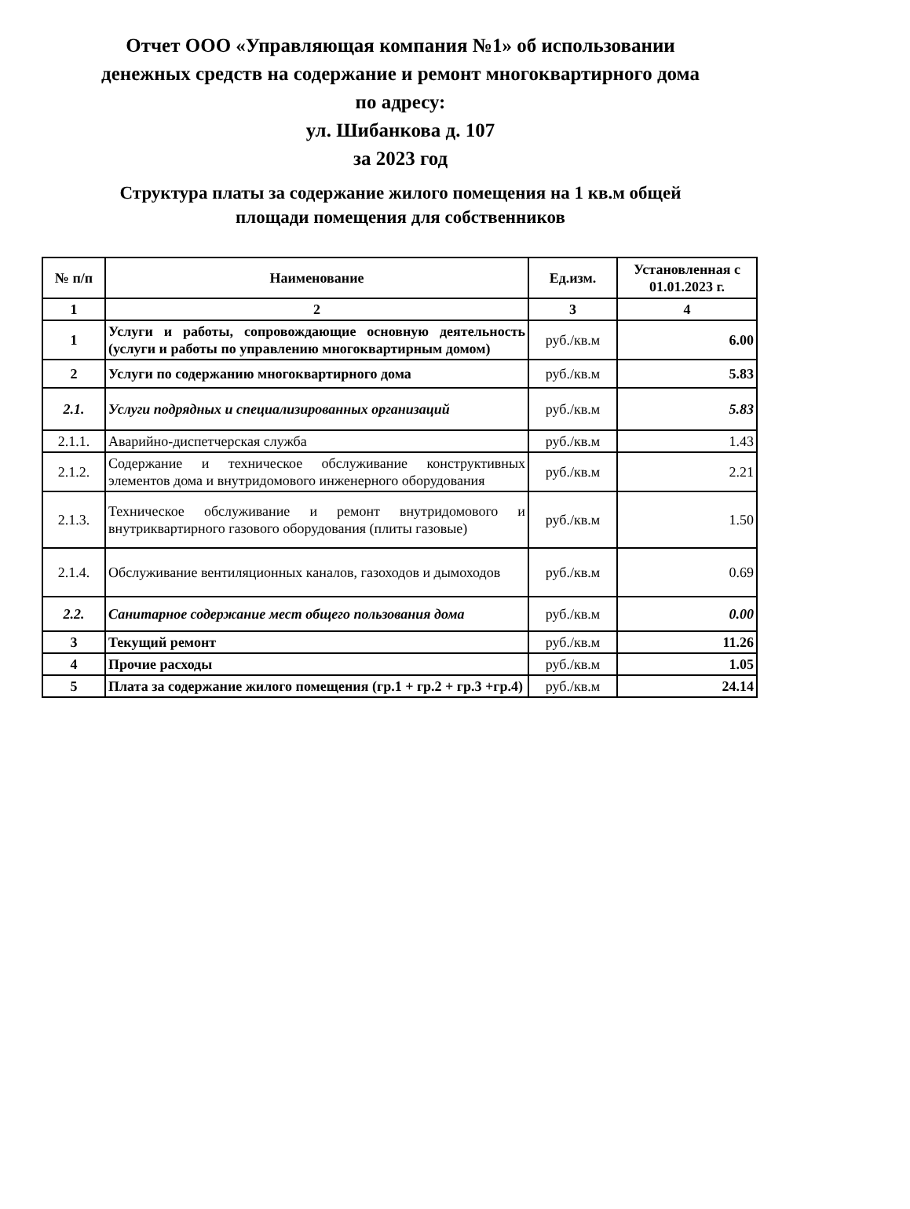Отчет ООО «Управляющая компания №1» об использовании
денежных средств на содержание и ремонт многоквартирного дома
по адресу:
ул. Шибанкова д. 107
за 2023 год
Структура платы за содержание жилого помещения на 1 кв.м общей
площади помещения для собственников
| № п/п | Наименование | Ед.изм. | Установленная с 01.01.2023 г. |
| --- | --- | --- | --- |
| 1 | 2 | 3 | 4 |
| 1 | Услуги и работы, сопровождающие основную деятельность (услуги и работы по управлению многоквартирным домом) | руб./кв.м | 6.00 |
| 2 | Услуги по содержанию многоквартирного дома | руб./кв.м | 5.83 |
| 2.1. | Услуги подрядных и специализированных организаций | руб./кв.м | 5.83 |
| 2.1.1. | Аварийно-диспетчерская служба | руб./кв.м | 1.43 |
| 2.1.2. | Содержание и техническое обслуживание конструктивных элементов дома и внутридомового инженерного оборудования | руб./кв.м | 2.21 |
| 2.1.3. | Техническое обслуживание и ремонт внутридомового и внутриквартирного газового оборудования (плиты газовые) | руб./кв.м | 1.50 |
| 2.1.4. | Обслуживание вентиляционных каналов, газоходов и дымоходов | руб./кв.м | 0.69 |
| 2.2. | Санитарное содержание мест общего пользования дома | руб./кв.м | 0.00 |
| 3 | Текущий ремонт | руб./кв.м | 11.26 |
| 4 | Прочие расходы | руб./кв.м | 1.05 |
| 5 | Плата за содержание жилого помещения (гр.1 + гр.2 + гр.3 +гр.4) | руб./кв.м | 24.14 |